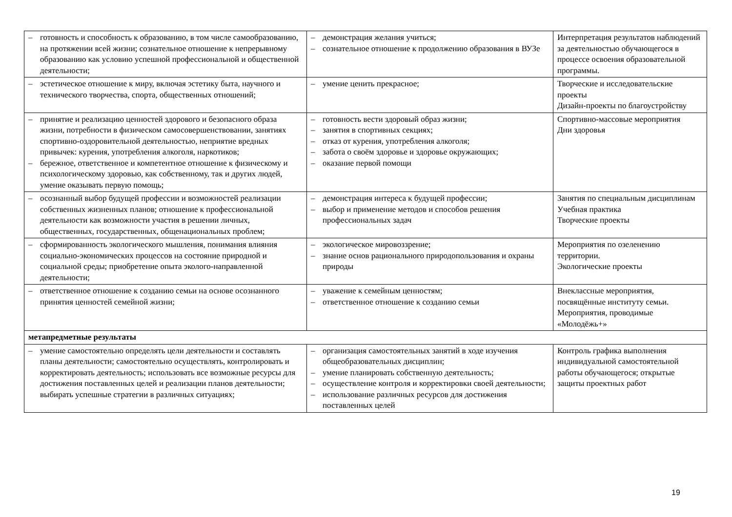| – готовность и способность к образованию, в том числе самообразованию, на протяжении всей жизни; сознательное отношение к непрерывному образованию как условию успешной профессиональной и общественной деятельности; | – демонстрация желания учиться; – сознательное отношение к продолжению образования в ВУЗе | Интерпретация результатов наблюдений за деятельностью обучающегося в процессе освоения образовательной программы. |
| – эстетическое отношение к миру, включая эстетику быта, научного и технического творчества, спорта, общественных отношений; | – умение ценить прекрасное; | Творческие и исследовательские проекты Дизайн-проекты по благоустройству |
| – принятие и реализацию ценностей здорового и безопасного образа жизни, потребности в физическом самосовершенствовании, занятиях спортивно-оздоровительной деятельностью, неприятие вредных привычек: курения, употребления алкоголя, наркотиков; – бережное, ответственное и компетентное отношение к физическому и психологическому здоровью, как собственному, так и других людей, умение оказывать первую помощь; | – готовность вести здоровый образ жизни; – занятия в спортивных секциях; – отказ от курения, употребления алкоголя; – забота о своём здоровье и здоровье окружающих; – оказание первой помощи | Спортивно-массовые мероприятия Дни здоровья |
| – осознанный выбор будущей профессии и возможностей реализации собственных жизненных планов; отношение к профессиональной деятельности как возможности участия в решении личных, общественных, государственных, общенациональных проблем; | – демонстрация интереса к будущей профессии; – выбор и применение методов и способов решения профессиональных задач | Занятия по специальным дисциплинам Учебная практика Творческие проекты |
| – сформированность экологического мышления, понимания влияния социально-экономических процессов на состояние природной и социальной среды; приобретение опыта эколого-направленной деятельности; | – экологическое мировоззрение; – знание основ рационального природопользования и охраны природы | Мероприятия по озеленению территории. Экологические проекты |
| – ответственное отношение к созданию семьи на основе осознанного принятия ценностей семейной жизни; | – уважение к семейным ценностям; – ответственное отношение к созданию семьи | Внеклассные мероприятия, посвящённые институту семьи. Мероприятия, проводимые «Молодёжь+» |
| метапредметные результаты | | |
| – умение самостоятельно определять цели деятельности и составлять планы деятельности; самостоятельно осуществлять, контролировать и корректировать деятельность; использовать все возможные ресурсы для достижения поставленных целей и реализации планов деятельности; выбирать успешные стратегии в различных ситуациях; | – организация самостоятельных занятий в ходе изучения общеобразовательных дисциплин; – умение планировать собственную деятельность; – осуществление контроля и корректировки своей деятельности; – использование различных ресурсов для достижения поставленных целей | Контроль графика выполнения индивидуальной самостоятельной работы обучающегося; открытые защиты проектных работ |
19